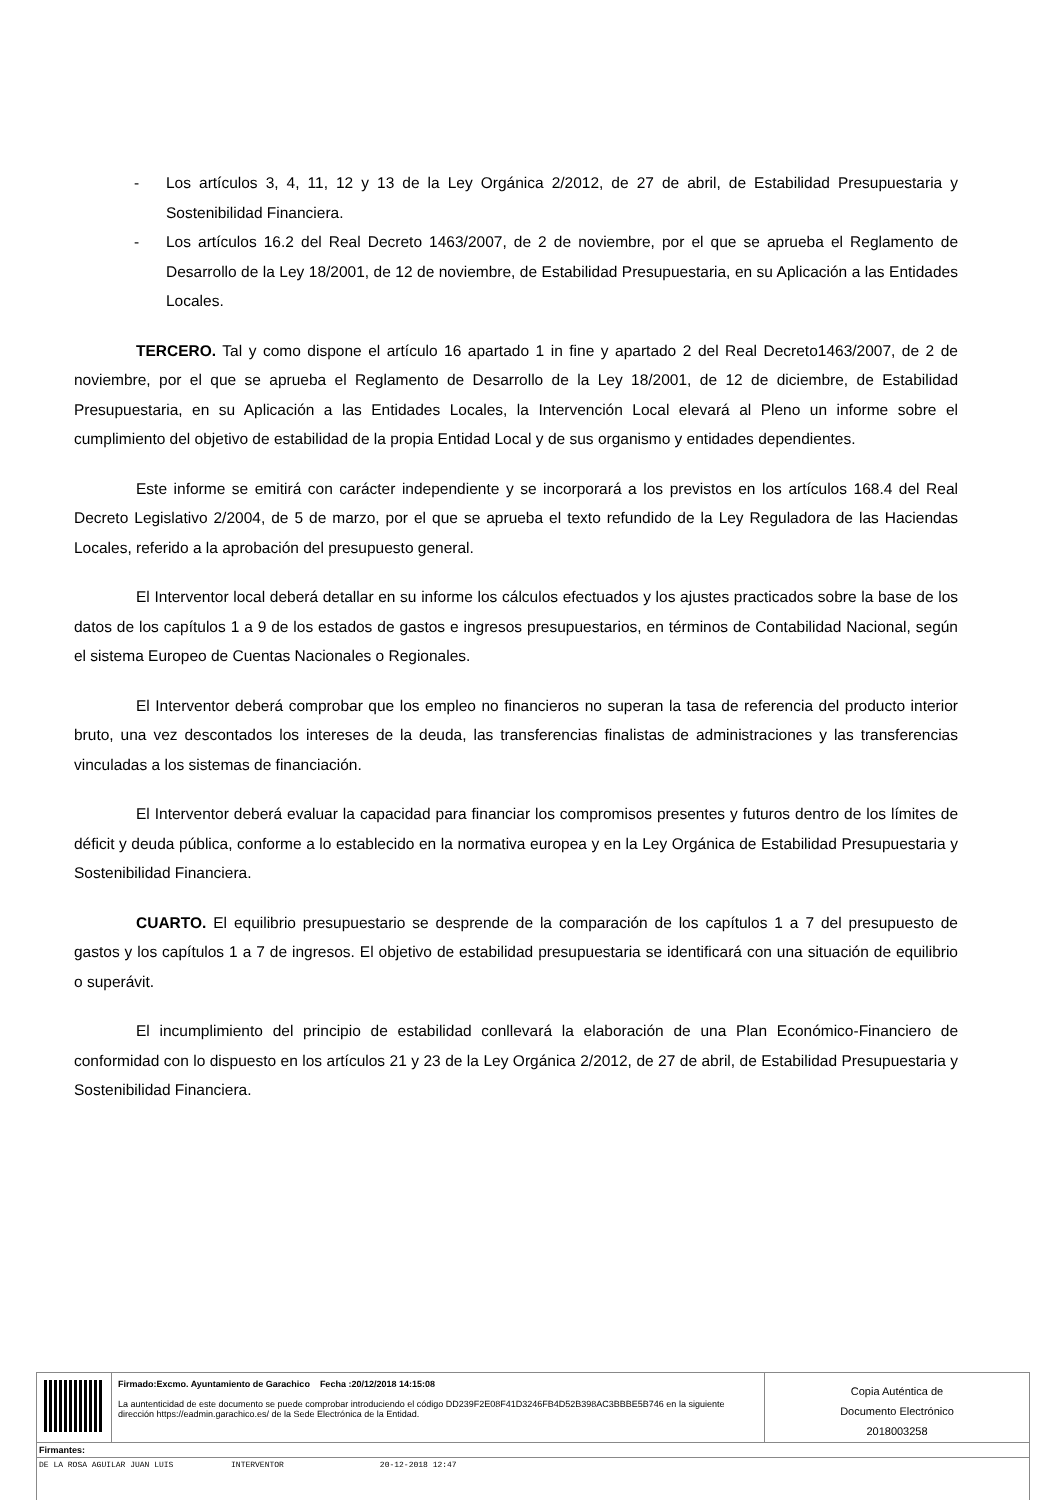- Los artículos 3, 4, 11, 12 y 13 de la Ley Orgánica 2/2012, de 27 de abril, de Estabilidad Presupuestaria y Sostenibilidad Financiera.
- Los artículos 16.2 del Real Decreto 1463/2007, de 2 de noviembre, por el que se aprueba el Reglamento de Desarrollo de la Ley 18/2001, de 12 de noviembre, de Estabilidad Presupuestaria, en su Aplicación a las Entidades Locales.
TERCERO. Tal y como dispone el artículo 16 apartado 1 in fine y apartado 2 del Real Decreto1463/2007, de 2 de noviembre, por el que se aprueba el Reglamento de Desarrollo de la Ley 18/2001, de 12 de diciembre, de Estabilidad Presupuestaria, en su Aplicación a las Entidades Locales, la Intervención Local elevará al Pleno un informe sobre el cumplimiento del objetivo de estabilidad de la propia Entidad Local y de sus organismo y entidades dependientes.
Este informe se emitirá con carácter independiente y se incorporará a los previstos en los artículos 168.4 del Real Decreto Legislativo 2/2004, de 5 de marzo, por el que se aprueba el texto refundido de la Ley Reguladora de las Haciendas Locales, referido a la aprobación del presupuesto general.
El Interventor local deberá detallar en su informe los cálculos efectuados y los ajustes practicados sobre la base de los datos de los capítulos 1 a 9 de los estados de gastos e ingresos presupuestarios, en términos de Contabilidad Nacional, según el sistema Europeo de Cuentas Nacionales o Regionales.
El Interventor deberá comprobar que los empleo no financieros no superan la tasa de referencia del producto interior bruto, una vez descontados los intereses de la deuda, las transferencias finalistas de administraciones y las transferencias vinculadas a los sistemas de financiación.
El Interventor deberá evaluar la capacidad para financiar los compromisos presentes y futuros dentro de los límites de déficit y deuda pública, conforme a lo establecido en la normativa europea y en la Ley Orgánica de Estabilidad Presupuestaria y Sostenibilidad Financiera.
CUARTO. El equilibrio presupuestario se desprende de la comparación de los capítulos 1 a 7 del presupuesto de gastos y los capítulos 1 a 7 de ingresos. El objetivo de estabilidad presupuestaria se identificará con una situación de equilibrio o superávit.
El incumplimiento del principio de estabilidad conllevará la elaboración de una Plan Económico-Financiero de conformidad con lo dispuesto en los artículos 21 y 23 de la Ley Orgánica 2/2012, de 27 de abril, de Estabilidad Presupuestaria y Sostenibilidad Financiera.
| | Firmado:Excmo. Ayuntamiento de Garachico Fecha :20/12/2018 14:15:08 La auntenticidad de este documento se puede comprobar introduciendo el código DD239F2E08F41D3246FB4D52B398AC3BBBE5B746 en la siguiente dirección https://eadmin.garachico.es/ de la Sede Electrónica de la Entidad. | Copia Auténtica de Documento Electrónico 2018003258 |
| Firmantes: | | |
| DE LA ROSA AGUILAR JUAN LUIS INTERVENTOR 20-12-2018 12:47 | | |